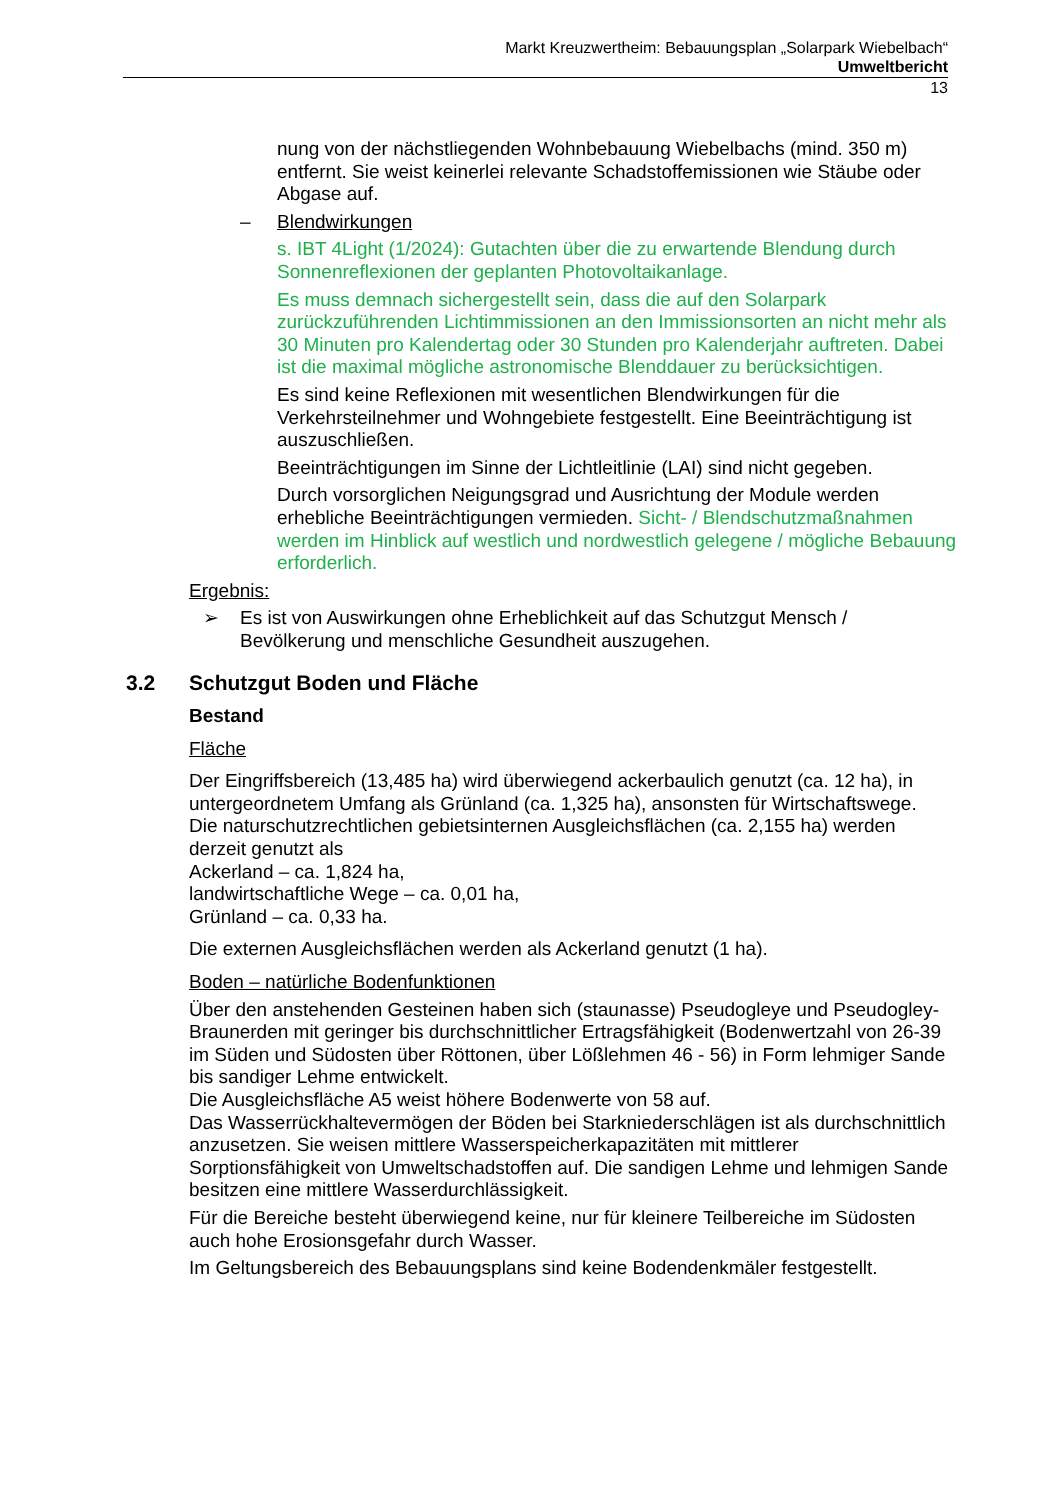Markt Kreuzwertheim: Bebauungsplan „Solarpark Wiebelbach“
Umweltbericht
13
nung von der nächstliegenden Wohnbebauung Wiebelbachs (mind. 350 m) entfernt. Sie weist keinerlei relevante Schadstoffemissionen wie Stäube oder Abgase auf.
– Blendwirkungen
s. IBT 4Light (1/2024): Gutachten über die zu erwartende Blendung durch Sonnenreflexionen der geplanten Photovoltaikanlage.
Es muss demnach sichergestellt sein, dass die auf den Solarpark zurückzuführenden Lichtimmissionen an den Immissionsorten an nicht mehr als 30 Minuten pro Kalendertag oder 30 Stunden pro Kalenderjahr auftreten. Dabei ist die maximal mögliche astronomische Blenddauer zu berücksichtigen.
Es sind keine Reflexionen mit wesentlichen Blendwirkungen für die Verkehrsteilnehmer und Wohngebiete festgestellt. Eine Beeinträchtigung ist auszuschließen.
Beeinträchtigungen im Sinne der Lichtleitlinie (LAI) sind nicht gegeben.
Durch vorsorglichen Neigungsgrad und Ausrichtung der Module werden erhebliche Beeinträchtigungen vermieden. Sicht- / Blendschutzmaßnahmen werden im Hinblick auf westlich und nordwestlich gelegene / mögliche Bebauung erforderlich.
Ergebnis:
➢ Es ist von Auswirkungen ohne Erheblichkeit auf das Schutzgut Mensch / Bevölkerung und menschliche Gesundheit auszugehen.
3.2 Schutzgut Boden und Fläche
Bestand
Fläche
Der Eingriffsbereich (13,485 ha) wird überwiegend ackerbaulich genutzt (ca. 12 ha), in untergeordnetem Umfang als Grünland (ca. 1,325 ha), ansonsten für Wirtschaftswege. Die naturschutzrechtlichen gebietsinternen Ausgleichsflächen (ca. 2,155 ha) werden derzeit genutzt als
Ackerland – ca. 1,824 ha,
landwirtschaftliche Wege – ca. 0,01 ha,
Grünland – ca. 0,33 ha.
Die externen Ausgleichsflächen werden als Ackerland genutzt (1 ha).
Boden – natürliche Bodenfunktionen
Über den anstehenden Gesteinen haben sich (staunasse) Pseudogleye und Pseudogley-Braunerden mit geringer bis durchschnittlicher Ertragsfähigkeit (Bodenwertzahl von 26-39 im Süden und Südosten über Röttonen, über Lößlehmen 46 - 56) in Form lehmiger Sande bis sandiger Lehme entwickelt.
Die Ausgleichsfläche A5 weist höhere Bodenwerte von 58 auf.
Das Wasserrückhaltevermögen der Böden bei Starkniederschlägen ist als durchschnittlich anzusetzen. Sie weisen mittlere Wasserspeicherkapazitäten mit mittlerer Sorptionsfähigkeit von Umweltschadstoffen auf. Die sandigen Lehme und lehmigen Sande besitzen eine mittlere Wasserdurchlässigkeit.
Für die Bereiche besteht überwiegend keine, nur für kleinere Teilbereiche im Südosten auch hohe Erosionsgefahr durch Wasser.
Im Geltungsbereich des Bebauungsplans sind keine Bodendenkmäler festgestellt.